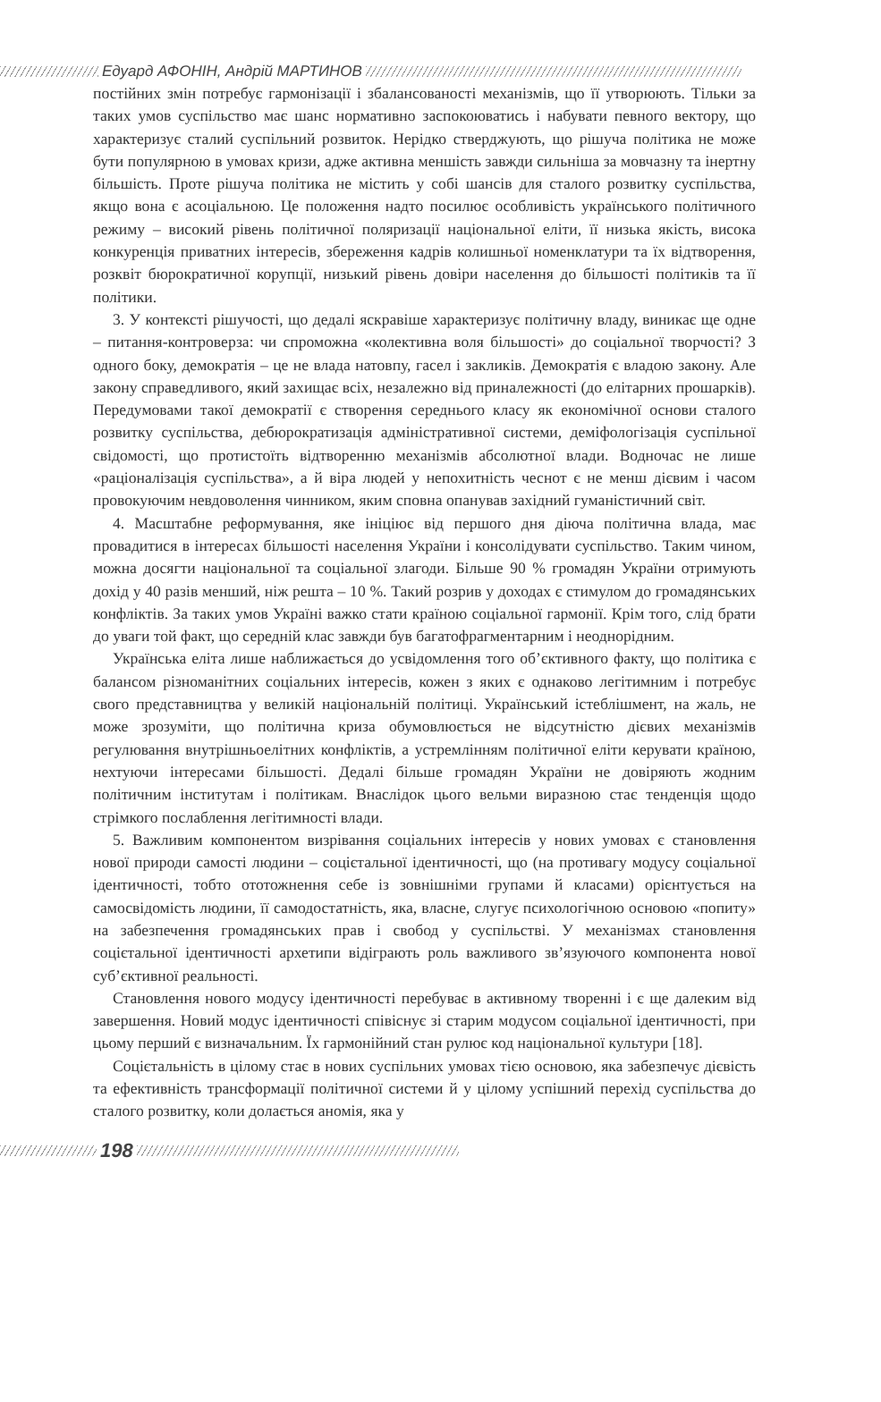Едуард АФОНІН, Андрій МАРТИНОВ
постійних змін потребує гармонізації і збалансованості механізмів, що її утворюють. Тільки за таких умов суспільство має шанс нормативно заспокоюватись і набувати певного вектору, що характеризує сталий суспільний розвиток. Нерідко стверджують, що рішуча політика не може бути популярною в умовах кризи, адже активна меншість завжди сильніша за мовчазну та інертну більшість. Проте рішуча політика не містить у собі шансів для сталого розвитку суспільства, якщо вона є асоціальною. Це положення надто посилює особливість українського політичного режиму – високий рівень політичної поляризації національної еліти, її низька якість, висока конкуренція приватних інтересів, збереження кадрів колишньої номенклатури та їх відтворення, розквіт бюрократичної корупції, низький рівень довіри населення до більшості політиків та її політики.
3. У контексті рішучості, що дедалі яскравіше характеризує політичну владу, виникає ще одне – питання-контроверза: чи спроможна «колективна воля більшості» до соціальної творчості? З одного боку, демократія – це не влада натовпу, гасел і закликів. Демократія є владою закону. Але закону справедливого, який захищає всіх, незалежно від приналежності (до елітарних прошарків). Передумовами такої демократії є створення середнього класу як економічної основи сталого розвитку суспільства, дебюрократизація адміністративної системи, деміфологізація суспільної свідомості, що протистоїть відтворенню механізмів абсолютної влади. Водночас не лише «раціоналізація суспільства», а й віра людей у непохитність чеснот є не менш дієвим і часом провокуючим невдоволення чинником, яким сповна опанував західний гуманістичний світ.
4. Масштабне реформування, яке ініціює від першого дня діюча політична влада, має провадитися в інтересах більшості населення України і консолідувати суспільство. Таким чином, можна досягти національної та соціальної злагоди. Більше 90 % громадян України отримують дохід у 40 разів менший, ніж решта – 10 %. Такий розрив у доходах є стимулом до громадянських конфліктів. За таких умов Україні важко стати країною соціальної гармонії. Крім того, слід брати до уваги той факт, що середній клас завжди був багатофрагментарним і неоднорідним.
Українська еліта лише наближається до усвідомлення того об’єктивного факту, що політика є балансом різноманітних соціальних інтересів, кожен з яких є однаково легітимним і потребує свого представництва у великій національній політиці. Український істеблішмент, на жаль, не може зрозуміти, що політична криза обумовлюється не відсутністю дієвих механізмів регулювання внутрішньоелітних конфліктів, а устремлінням політичної еліти керувати країною, нехтуючи інтересами більшості. Дедалі більше громадян України не довіряють жодним політичним інститутам і політикам. Внаслідок цього вельми виразною стає тенденція щодо стрімкого послаблення легітимності влади.
5. Важливим компонентом визрівання соціальних інтересів у нових умовах є становлення нової природи самості людини – соцієтальної ідентичності, що (на противагу модусу соціальної ідентичності, тобто ототожнення себе із зовнішніми групами й класами) орієнтується на самосвідомість людини, її самодостатність, яка, власне, слугує психологічною основою «попиту» на забезпечення громадянських прав і свобод у суспільстві. У механізмах становлення соцієтальної ідентичності архетипи відіграють роль важливого зв’язуючого компонента нової суб’єктивної реальності.
Становлення нового модусу ідентичності перебуває в активному творенні і є ще далеким від завершення. Новий модус ідентичності співіснує зі старим модусом соціальної ідентичності, при цьому перший є визначальним. Їх гармонійний стан рулює код національної культури [18].
Соцієтальність в цілому стає в нових суспільних умовах тією основою, яка забезпечує дієвість та ефективність трансформації політичної системи й у цілому успішний перехід суспільства до сталого розвитку, коли долається аномія, яка у
198